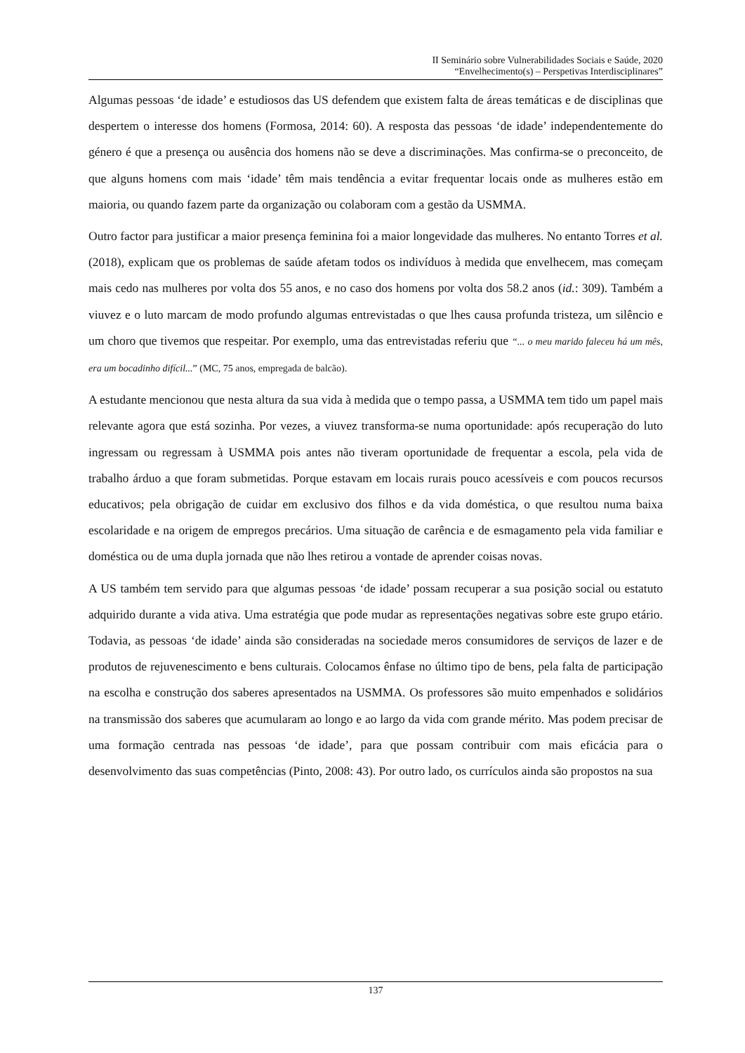II Seminário sobre Vulnerabilidades Sociais e Saúde, 2020
“Envelhecimento(s) – Perspetivas Interdisciplinares”
Algumas pessoas ‘de idade’ e estudiosos das US defendem que existem falta de áreas temáticas e de disciplinas que despertem o interesse dos homens (Formosa, 2014: 60). A resposta das pessoas ‘de idade’ independentemente do género é que a presença ou ausência dos homens não se deve a discriminações. Mas confirma-se o preconceito, de que alguns homens com mais ‘idade’ têm mais tendência a evitar frequentar locais onde as mulheres estão em maioria, ou quando fazem parte da organização ou colaboram com a gestão da USMMA.
Outro factor para justificar a maior presença feminina foi a maior longevidade das mulheres. No entanto Torres et al. (2018), explicam que os problemas de saúde afetam todos os indivíduos à medida que envelhecem, mas começam mais cedo nas mulheres por volta dos 55 anos, e no caso dos homens por volta dos 58.2 anos (id.: 309). Também a viuvez e o luto marcam de modo profundo algumas entrevistadas o que lhes causa profunda tristeza, um silêncio e um choro que tivemos que respeitar. Por exemplo, uma das entrevistadas referiu que “... o meu marido faleceu há um mês, era um bocadinho difícil...” (MC, 75 anos, empregada de balcão).
A estudante mencionou que nesta altura da sua vida à medida que o tempo passa, a USMMA tem tido um papel mais relevante agora que está sozinha. Por vezes, a viuvez transforma-se numa oportunidade: após recuperação do luto ingressam ou regressam à USMMA pois antes não tiveram oportunidade de frequentar a escola, pela vida de trabalho árduo a que foram submetidas. Porque estavam em locais rurais pouco acessíveis e com poucos recursos educativos; pela obrigação de cuidar em exclusivo dos filhos e da vida doméstica, o que resultou numa baixa escolaridade e na origem de empregos precários. Uma situação de carência e de esmagamento pela vida familiar e doméstica ou de uma dupla jornada que não lhes retirou a vontade de aprender coisas novas.
A US também tem servido para que algumas pessoas ‘de idade’ possam recuperar a sua posição social ou estatuto adquirido durante a vida ativa. Uma estratégia que pode mudar as representações negativas sobre este grupo etário. Todavia, as pessoas ‘de idade’ ainda são consideradas na sociedade meros consumidores de serviços de lazer e de produtos de rejuvenescimento e bens culturais. Colocamos ênfase no último tipo de bens, pela falta de participação na escolha e construção dos saberes apresentados na USMMA. Os professores são muito empenhados e solidários na transmissão dos saberes que acumularam ao longo e ao largo da vida com grande mérito. Mas podem precisar de uma formação centrada nas pessoas ‘de idade’, para que possam contribuir com mais eficácia para o desenvolvimento das suas competências (Pinto, 2008: 43). Por outro lado, os currículos ainda são propostos na sua
137